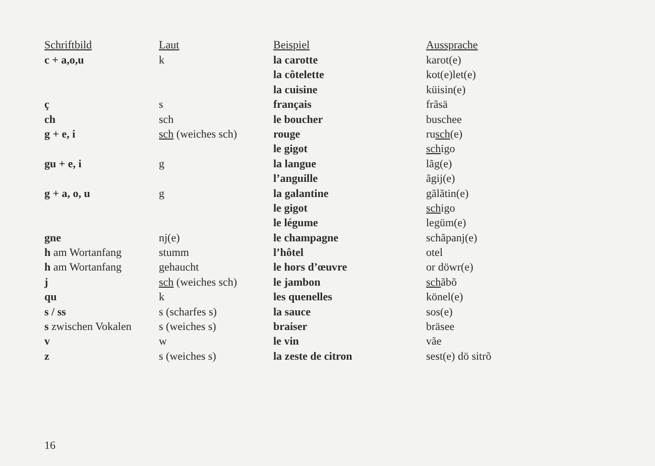| Schriftbild | Laut | Beispiel | Aussprache |
| --- | --- | --- | --- |
| c + a,o,u | k | la carotte | karot(e) |
| | | la côtelette | kot(e)let(e) |
| | | la cuisine | küisin(e) |
| ç | s | français | frãsä |
| ch | sch | le boucher | buschee |
| g + e, i | sch (weiches sch) | rouge | ru sch (e) |
| | | le gigot | sch igo |
| gu + e, i | g | la langue | lãg(e) |
| | | l’anguille | ãgij(e) |
| g + a, o, u | g | la galantine | gãlãtin(e) |
| | | le gigot | sch igo |
| | | le légume | legüm(e) |
| gne | nj(e) | le champagne | schãpanj(e) |
| h am Wortanfang | stumm | l’hôtel | otel |
| h am Wortanfang | gehaucht | le hors d’œuvre | or döwr(e) |
| j | sch (weiches sch) | le jambon | sch ãbõ |
| qu | k | les quenelles | könel(e) |
| s / ss | s (scharfes s) | la sauce | sos(e) |
| s zwischen Vokalen | s (weiches s) | braiser | bräsee |
| v | w | le vin | vãe |
| z | s (weiches s) | la zeste de citron | sest(e) dö sitrõ |
16